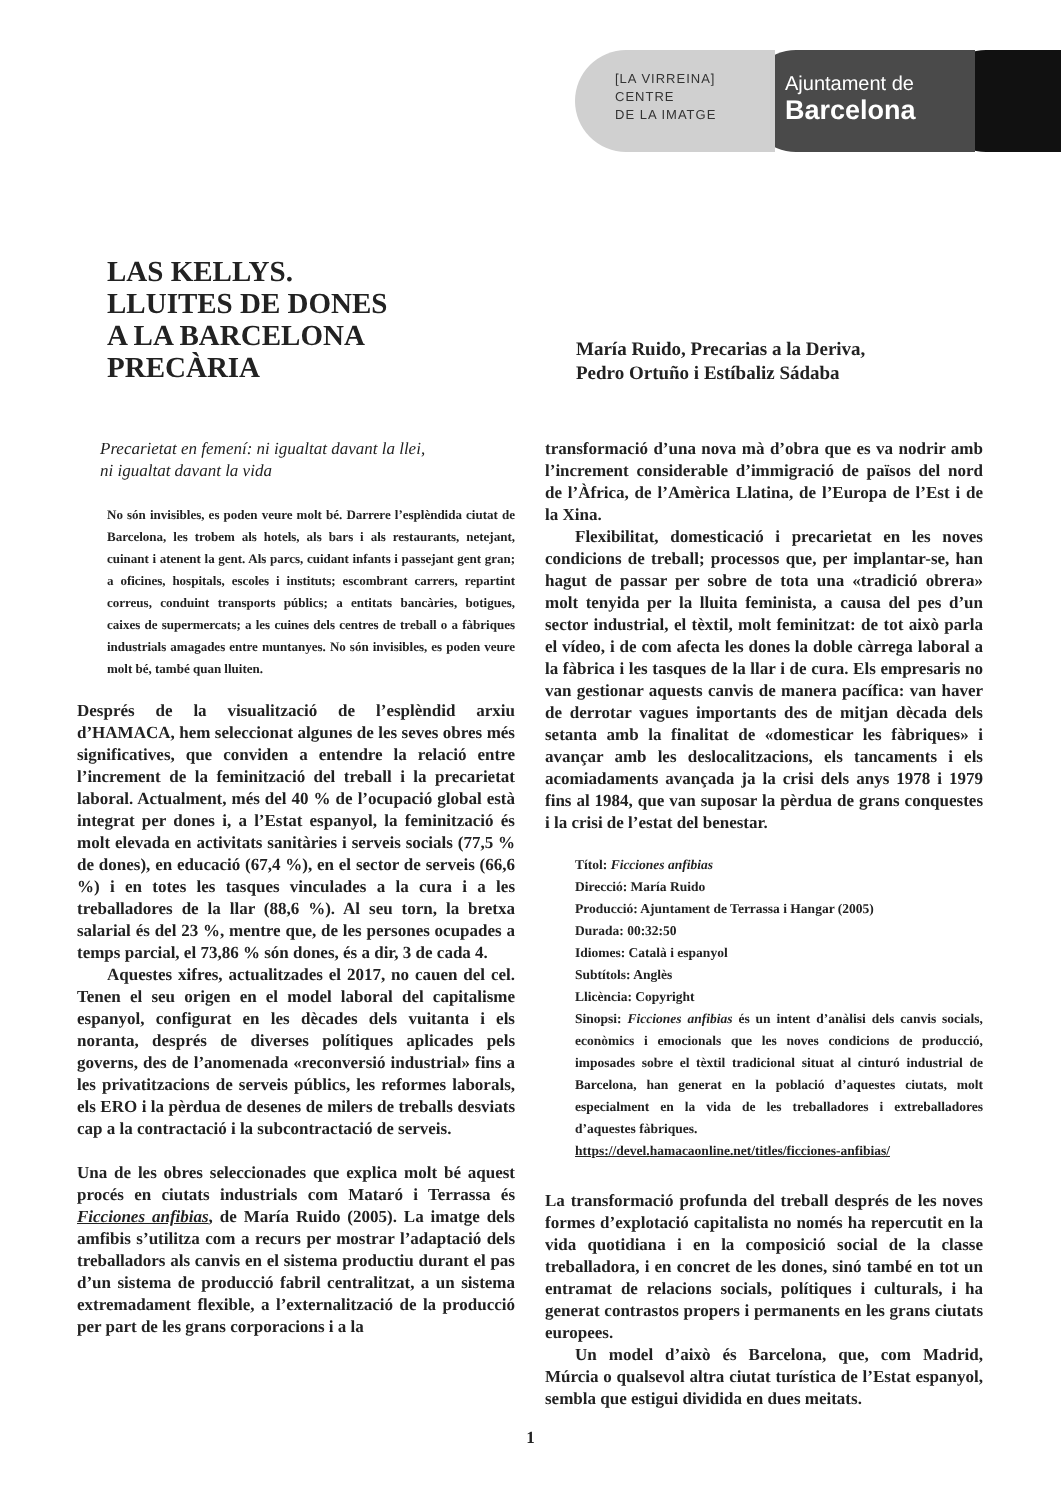Ajuntament de
Barcelona
[LA VIRREINA]
CENTRE
DE LA IMATGE
LAS KELLYS.
LLUITES DE DONES
A LA BARCELONA
PRECÀRIA
María Ruido, Precarias a la Deriva,
Pedro Ortuño i Estíbaliz Sádaba
Precarietat en femení: ni igualtat davant la llei,
ni igualtat davant la vida
No són invisibles, es poden veure molt bé. Darrere l’esplèndida ciutat de Barcelona, les trobem als hotels, als bars i als restaurants, netejant, cuinant i atenent la gent. Als parcs, cuidant infants i passejant gent gran; a oficines, hospitals, escoles i instituts; escombrant carrers, repartint correus, conduint transports públics; a entitats bancàries, botigues, caixes de supermercats; a les cuines dels centres de treball o a fàbriques industrials amagades entre muntanyes. No són invisibles, es poden veure molt bé, també quan lluiten.
Després de la visualització de l’esplèndid arxiu d’HAMACA, hem seleccionat algunes de les seves obres més significatives, que conviden a entendre la relació entre l’increment de la feminització del treball i la precarietat laboral. Actualment, més del 40 % de l’ocupació global està integrat per dones i, a l’Estat espanyol, la feminització és molt elevada en activitats sanitàries i serveis socials (77,5 % de dones), en educació (67,4 %), en el sector de serveis (66,6 %) i en totes les tasques vinculades a la cura i a les treballadores de la llar (88,6 %). Al seu torn, la bretxa salarial és del 23 %, mentre que, de les persones ocupades a temps parcial, el 73,86 % són dones, és a dir, 3 de cada 4.
Aquestes xifres, actualitzades el 2017, no cauen del cel. Tenen el seu origen en el model laboral del capitalisme espanyol, configurat en les dècades dels vuitanta i els noranta, després de diverses polítiques aplicades pels governs, des de l’anomenada «reconversió industrial» fins a les privatitzacions de serveis públics, les reformes laborals, els ERO i la pèrdua de desenes de milers de treballs desviats cap a la contractació i la subcontractació de serveis.
Una de les obres seleccionades que explica molt bé aquest procés en ciutats industrials com Mataró i Terrassa és Ficciones anfibias, de María Ruido (2005). La imatge dels amfibis s’utilitza com a recurs per mostrar l’adaptació dels treballadors als canvis en el sistema productiu durant el pas d’un sistema de producció fabril centralitzat, a un sistema extremadament flexible, a l’externalització de la producció per part de les grans corporacions i a la
transformació d’una nova mà d’obra que es va nodrir amb l’increment considerable d’immigració de països del nord de l’Àfrica, de l’Amèrica Llatina, de l’Europa de l’Est i de la Xina.
Flexibilitat, domesticació i precarietat en les noves condicions de treball; processos que, per implantar-se, han hagut de passar per sobre de tota una «tradició obrera» molt tenyida per la lluita feminista, a causa del pes d’un sector industrial, el tèxtil, molt feminitzat: de tot això parla el vídeo, i de com afecta les dones la doble càrrega laboral a la fàbrica i les tasques de la llar i de cura. Els empresaris no van gestionar aquests canvis de manera pacífica: van haver de derrotar vagues importants des de mitjan dècada dels setanta amb la finalitat de «domesticar les fàbriques» i avançar amb les deslocalitzacions, els tancaments i els acomiadaments avançada ja la crisi dels anys 1978 i 1979 fins al 1984, que van suposar la pèrdua de grans conquestes i la crisi de l’estat del benestar.
Títol: Ficciones anfibias
Direcció: María Ruido
Producció: Ajuntament de Terrassa i Hangar (2005)
Durada: 00:32:50
Idiomes: Català i espanyol
Subtítols: Anglès
Llicència: Copyright
Sinopsi: Ficciones anfibias és un intent d’anàlisi dels canvis socials, econòmics i emocionals que les noves condicions de producció, imposades sobre el tèxtil tradicional situat al cinturó industrial de Barcelona, han generat en la població d’aquestes ciutats, molt especialment en la vida de les treballadores i extreballadores d’aquestes fàbriques.
https://devel.hamacaonline.net/titles/ficciones-anfibias/
La transformació profunda del treball després de les noves formes d’explotació capitalista no només ha repercutit en la vida quotidiana i en la composició social de la classe treballadora, i en concret de les dones, sinó també en tot un entramat de relacions socials, polítiques i culturals, i ha generat contrastos propers i permanents en les grans ciutats europees.
Un model d’això és Barcelona, que, com Madrid, Múrcia o qualsevol altra ciutat turística de l’Estat espanyol, sembla que estigui dividida en dues meitats.
1